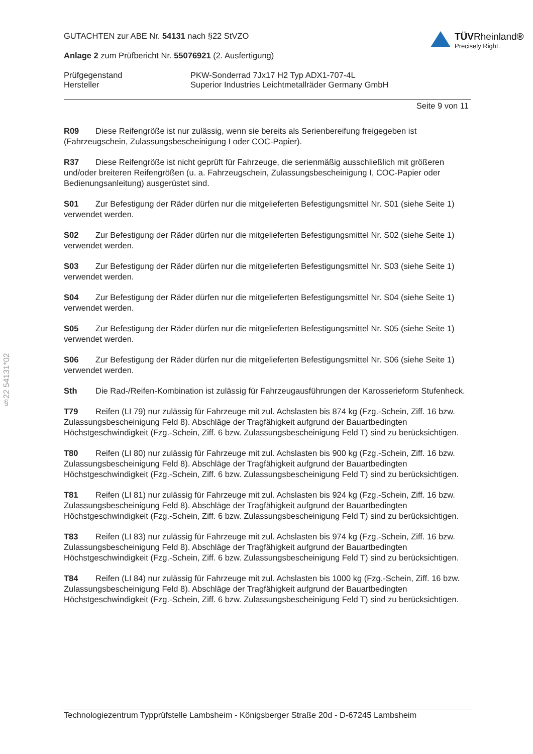TÜVRheinland®
Precisely Right.
GUTACHTEN zur ABE Nr. 54131 nach §22 StVZO
Anlage 2 zum Prüfbericht Nr. 55076921 (2. Ausfertigung)
Prüfgegenstand PKW-Sonderrad 7Jx17 H2 Typ ADX1-707-4L
Hersteller Superior Industries Leichtmetallräder Germany GmbH
Seite 9 von 11
R09 Diese Reifengröße ist nur zulässig, wenn sie bereits als Serienbereifung freigegeben ist (Fahrzeugschein, Zulassungsbescheinigung I oder COC-Papier).
R37 Diese Reifengröße ist nicht geprüft für Fahrzeuge, die serienmäßig ausschließlich mit größeren und/oder breiteren Reifengrößen (u. a. Fahrzeugschein, Zulassungsbescheinigung I, COC-Papier oder Bedienungsanleitung) ausgerüstet sind.
S01 Zur Befestigung der Räder dürfen nur die mitgelieferten Befestigungsmittel Nr. S01 (siehe Seite 1) verwendet werden.
S02 Zur Befestigung der Räder dürfen nur die mitgelieferten Befestigungsmittel Nr. S02 (siehe Seite 1) verwendet werden.
S03 Zur Befestigung der Räder dürfen nur die mitgelieferten Befestigungsmittel Nr. S03 (siehe Seite 1) verwendet werden.
S04 Zur Befestigung der Räder dürfen nur die mitgelieferten Befestigungsmittel Nr. S04 (siehe Seite 1) verwendet werden.
S05 Zur Befestigung der Räder dürfen nur die mitgelieferten Befestigungsmittel Nr. S05 (siehe Seite 1) verwendet werden.
S06 Zur Befestigung der Räder dürfen nur die mitgelieferten Befestigungsmittel Nr. S06 (siehe Seite 1) verwendet werden.
Sth Die Rad-/Reifen-Kombination ist zulässig für Fahrzeugausführungen der Karosserieform Stufenheck.
T79 Reifen (LI 79) nur zulässig für Fahrzeuge mit zul. Achslasten bis 874 kg (Fzg.-Schein, Ziff. 16 bzw. Zulassungsbescheinigung Feld 8). Abschläge der Tragfähigkeit aufgrund der Bauartbedingten Höchstgeschwindigkeit (Fzg.-Schein, Ziff. 6 bzw. Zulassungsbescheinigung Feld T) sind zu berücksichtigen.
T80 Reifen (LI 80) nur zulässig für Fahrzeuge mit zul. Achslasten bis 900 kg (Fzg.-Schein, Ziff. 16 bzw. Zulassungsbescheinigung Feld 8). Abschläge der Tragfähigkeit aufgrund der Bauartbedingten Höchstgeschwindigkeit (Fzg.-Schein, Ziff. 6 bzw. Zulassungsbescheinigung Feld T) sind zu berücksichtigen.
T81 Reifen (LI 81) nur zulässig für Fahrzeuge mit zul. Achslasten bis 924 kg (Fzg.-Schein, Ziff. 16 bzw. Zulassungsbescheinigung Feld 8). Abschläge der Tragfähigkeit aufgrund der Bauartbedingten Höchstgeschwindigkeit (Fzg.-Schein, Ziff. 6 bzw. Zulassungsbescheinigung Feld T) sind zu berücksichtigen.
T83 Reifen (LI 83) nur zulässig für Fahrzeuge mit zul. Achslasten bis 974 kg (Fzg.-Schein, Ziff. 16 bzw. Zulassungsbescheinigung Feld 8). Abschläge der Tragfähigkeit aufgrund der Bauartbedingten Höchstgeschwindigkeit (Fzg.-Schein, Ziff. 6 bzw. Zulassungsbescheinigung Feld T) sind zu berücksichtigen.
T84 Reifen (LI 84) nur zulässig für Fahrzeuge mit zul. Achslasten bis 1000 kg (Fzg.-Schein, Ziff. 16 bzw. Zulassungsbescheinigung Feld 8). Abschläge der Tragfähigkeit aufgrund der Bauartbedingten Höchstgeschwindigkeit (Fzg.-Schein, Ziff. 6 bzw. Zulassungsbescheinigung Feld T) sind zu berücksichtigen.
§22 54131*02
Technologiezentrum Typprüfstelle Lambsheim - Königsberger Straße 20d - D-67245 Lambsheim